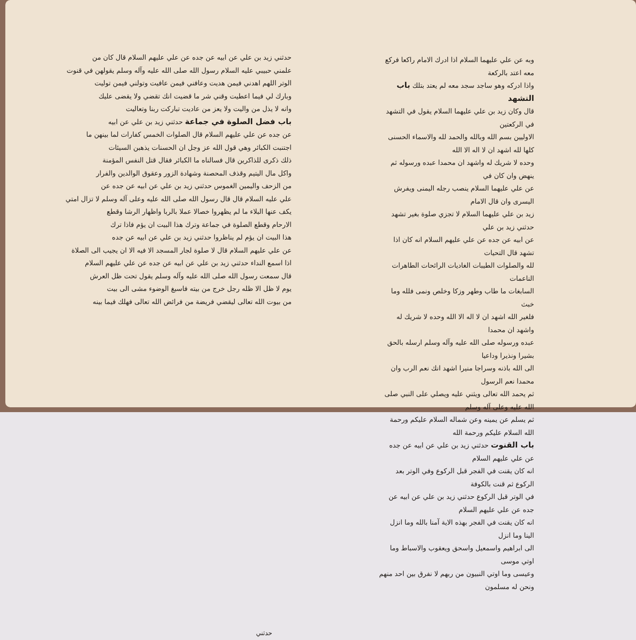وبه عن علي عليهما السلام اذا ادرك الامام راكعا فركع معه اعتد بالركعة
واذا ادركه وهو ساجد سجد معه لم يعتد بتلك باب التشهد
قال وكان زيد بن علي عليهما السلام يقول في التشهد في الركعتين
الاوليين بسم الله وبالله والحمد لله والاسماء الحسنى كلها لله اشهد ان لا اله الا الله
وحده لا شريك له واشهد ان محمدا عبده ورسوله ثم ينهض وان كان في
عن علي عليهما السلام ينصب رجله اليمنى ويفرش اليسرى وان قال الامام
زيد بن علي عليهما السلام لا تجزي صلوة بغير تشهد حدثني زيد بن علي
عن ابيه عن جده عن علي عليهم السلام انه كان اذا تشهد قال التحيات
لله والصلوات الطيبات الغاديات الرائحات الطاهرات الناعمات
السابغات ما طاب وطهر وزكا وخلص ونمى فلله وما خبث
فلغير الله اشهد ان لا اله الا الله وحده لا شريك له واشهد ان محمدا
عبده ورسوله صلى الله عليه وآله وسلم ارسله بالحق بشيرا ونذيرا وداعيا
الى الله باذنه وسراجا منيرا اشهد انك نعم الرب وان محمدا نعم الرسول
ثم يحمد الله تعالى ويثني عليه ويصلي على النبي صلى الله عليه وعلى آله وسلم
ثم يسلم عن يمينه وعن شماله السلام عليكم ورحمة الله السلام عليكم ورحمة الله
باب القنوت حدثني زيد بن علي عن ابيه عن جده عن علي عليهم السلام
انه كان يقنت في الفجر قبل الركوع وفي الوتر بعد الركوع ثم قنت بالكوفة
في الوتر قبل الركوع حدثني زيد بن علي عن ابيه عن جده عن علي عليهم السلام
انه كان يقنت في الفجر بهذه الاية آمنا بالله وما انزل الينا وما انزل
الى ابراهيم واسمعيل واسحق ويعقوب والاسباط وما اوتي موسى
وعيسى وما اوتي النبيون من ربهم لا نفرق بين احد منهم ونحن له مسلمون
حدثني
حدثني زيد بن علي عن ابيه عن جده عن علي عليهم السلام قال كان من
علمني حبيبي عليه السلام رسول الله صلى الله عليه وآله وسلم يقولهن في قنوت
الوتر اللهم اهدني فيمن هديت وعافني فيمن عافيت وتولني فيمن توليت
وبارك لي فيما اعطيت وقني شر ما قضيت انك تقضي ولا يقضى عليك
وانه لا يذل من واليت ولا يعز من عاديت تباركت ربنا وتعاليت
باب فضل الصلوة في جماعة حدثني زيد بن علي عن ابيه
عن جده عن علي عليهم السلام قال الصلوات الخمس كفارات لما بينهن ما
اجتنبت الكبائر وهي قول الله عز وجل ان الحسنات يذهبن السيئات
ذلك ذكرى للذاكرين قال فسالناه ما الكبائر فقال قتل النفس المؤمنة
واكل مال اليتيم وقذف المحصنة وشهادة الزور وعقوق الوالدين والفرار
من الزحف واليمين الغموس حدثني زيد بن علي عن ابيه عن جده عن
علي عليه السلام قال قال رسول الله صلى الله عليه وعلى آله وسلم لا تزال امتي
يكف عنها البلاء ما لم يظهروا خصالا عملا بالربا واظهار الرشا وقطع
الارحام وقطع الصلوة في جماعة وترك هذا البيت ان يؤم فاذا ترك
هذا البيت ان يؤم لم يناظروا حدثني زيد بن علي عن ابيه عن جده
عن علي عليهم السلام قال لا صلوة لجار المسجد الا فيه الا ان يجيب الى الصلاة
اذا اسمع النداء حدثني زيد بن علي عن ابيه عن جده عن علي عليهم السلام
قال سمعت رسول الله صلى الله عليه وآله وسلم يقول تحت ظل العرش
يوم لا ظل الا ظله رجل خرج من بيته فاسبغ الوضوء مشى الى بيت
من بيوت الله تعالى ليقضي فريضة من فرائض الله تعالى فهلك فيما بينه